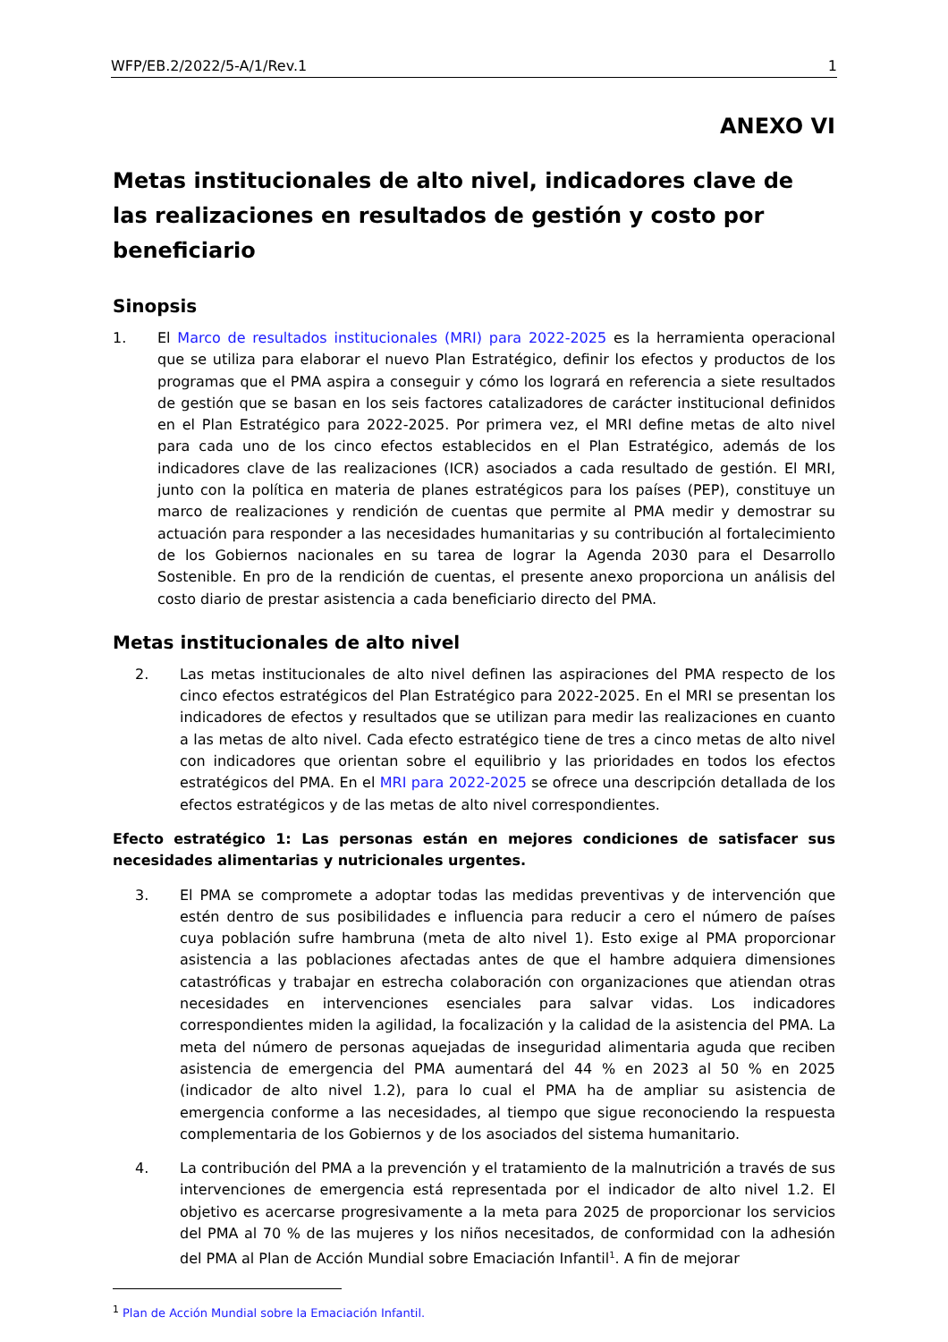WFP/EB.2/2022/5-A/1/Rev.1 1
ANEXO VI
Metas institucionales de alto nivel, indicadores clave de las realizaciones en resultados de gestión y costo por beneficiario
Sinopsis
1. El Marco de resultados institucionales (MRI) para 2022-2025 es la herramienta operacional que se utiliza para elaborar el nuevo Plan Estratégico, definir los efectos y productos de los programas que el PMA aspira a conseguir y cómo los logrará en referencia a siete resultados de gestión que se basan en los seis factores catalizadores de carácter institucional definidos en el Plan Estratégico para 2022-2025. Por primera vez, el MRI define metas de alto nivel para cada uno de los cinco efectos establecidos en el Plan Estratégico, además de los indicadores clave de las realizaciones (ICR) asociados a cada resultado de gestión. El MRI, junto con la política en materia de planes estratégicos para los países (PEP), constituye un marco de realizaciones y rendición de cuentas que permite al PMA medir y demostrar su actuación para responder a las necesidades humanitarias y su contribución al fortalecimiento de los Gobiernos nacionales en su tarea de lograr la Agenda 2030 para el Desarrollo Sostenible. En pro de la rendición de cuentas, el presente anexo proporciona un análisis del costo diario de prestar asistencia a cada beneficiario directo del PMA.
Metas institucionales de alto nivel
2. Las metas institucionales de alto nivel definen las aspiraciones del PMA respecto de los cinco efectos estratégicos del Plan Estratégico para 2022-2025. En el MRI se presentan los indicadores de efectos y resultados que se utilizan para medir las realizaciones en cuanto a las metas de alto nivel. Cada efecto estratégico tiene de tres a cinco metas de alto nivel con indicadores que orientan sobre el equilibrio y las prioridades en todos los efectos estratégicos del PMA. En el MRI para 2022-2025 se ofrece una descripción detallada de los efectos estratégicos y de las metas de alto nivel correspondientes.
Efecto estratégico 1: Las personas están en mejores condiciones de satisfacer sus necesidades alimentarias y nutricionales urgentes.
3. El PMA se compromete a adoptar todas las medidas preventivas y de intervención que estén dentro de sus posibilidades e influencia para reducir a cero el número de países cuya población sufre hambruna (meta de alto nivel 1). Esto exige al PMA proporcionar asistencia a las poblaciones afectadas antes de que el hambre adquiera dimensiones catastróficas y trabajar en estrecha colaboración con organizaciones que atiendan otras necesidades en intervenciones esenciales para salvar vidas. Los indicadores correspondientes miden la agilidad, la focalización y la calidad de la asistencia del PMA. La meta del número de personas aquejadas de inseguridad alimentaria aguda que reciben asistencia de emergencia del PMA aumentará del 44 % en 2023 al 50 % en 2025 (indicador de alto nivel 1.2), para lo cual el PMA ha de ampliar su asistencia de emergencia conforme a las necesidades, al tiempo que sigue reconociendo la respuesta complementaria de los Gobiernos y de los asociados del sistema humanitario.
4. La contribución del PMA a la prevención y el tratamiento de la malnutrición a través de sus intervenciones de emergencia está representada por el indicador de alto nivel 1.2. El objetivo es acercarse progresivamente a la meta para 2025 de proporcionar los servicios del PMA al 70 % de las mujeres y los niños necesitados, de conformidad con la adhesión del PMA al Plan de Acción Mundial sobre Emaciación Infantil<sup>1</sup>. A fin de mejorar
<sup>1</sup> Plan de Acción Mundial sobre la Emaciación Infantil.